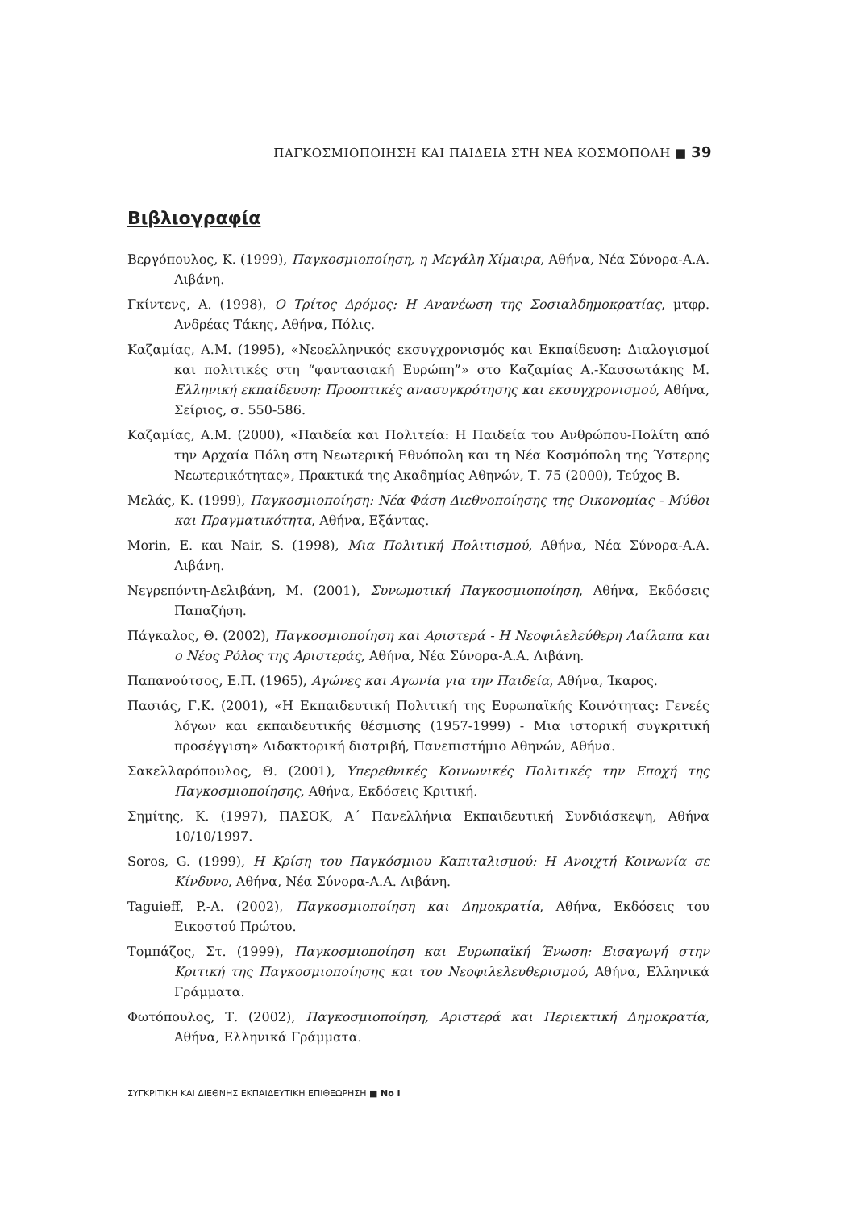ΠΑΓΚΟΣΜΙΟΠΟΙΗΣΗ ΚΑΙ ΠΑΙΔΕΙΑ ΣΤΗ ΝΕΑ ΚΟΣΜΟΠΟΛΗ ■ 39
Βιβλιογραφία
Βεργόπουλος, Κ. (1999), Παγκοσμιοποίηση, η Μεγάλη Χίμαιρα, Αθήνα, Νέα Σύνορα-Α.Α. Λιβάνη.
Γκίντενς, Α. (1998), Ο Τρίτος Δρόμος: Η Ανανέωση της Σοσιαλδημοκρατίας, μτφρ. Ανδρέας Τάκης, Αθήνα, Πόλις.
Καζαμίας, Α.Μ. (1995), «Νεοελληνικός εκσυγχρονισμός και Εκπαίδευση: Διαλογισμοί και πολιτικές στη “φαντασιακή Ευρώπη”» στο Καζαμίας Α.-Κασσωτάκης Μ. Ελληνική εκπαίδευση: Προοπτικές ανασυγκρότησης και εκσυγχρονισμού, Αθήνα, Σείριος, σ. 550-586.
Καζαμίας, Α.Μ. (2000), «Παιδεία και Πολιτεία: Η Παιδεία του Ανθρώπου-Πολίτη από την Αρχαία Πόλη στη Νεωτερική Εθνόπολη και τη Νέα Κοσμόπολη της Ύστερης Νεωτερικότητας», Πρακτικά της Ακαδημίας Αθηνών, Τ. 75 (2000), Τεύχος Β.
Μελάς, Κ. (1999), Παγκοσμιοποίηση: Νέα Φάση Διεθνοποίησης της Οικονομίας - Μύθοι και Πραγματικότητα, Αθήνα, Εξάντας.
Morin, E. και Nair, S. (1998), Μια Πολιτική Πολιτισμού, Αθήνα, Νέα Σύνορα-Α.Α. Λιβάνη.
Νεγρεπόντη-Δελιβάνη, Μ. (2001), Συνωμοτική Παγκοσμιοποίηση, Αθήνα, Εκδόσεις Παπαζήση.
Πάγκαλος, Θ. (2002), Παγκοσμιοποίηση και Αριστερά - Η Νεοφιλελεύθερη Λαίλαπα και ο Νέος Ρόλος της Αριστεράς, Αθήνα, Νέα Σύνορα-Α.Α. Λιβάνη.
Παπανούτσος, Ε.Π. (1965), Αγώνες και Αγωνία για την Παιδεία, Αθήνα, Ίκαρος.
Πασιάς, Γ.Κ. (2001), «Η Εκπαιδευτική Πολιτική της Ευρωπαϊκής Κοινότητας: Γενεές λόγων και εκπαιδευτικής θέσμισης (1957-1999) - Μια ιστορική συγκριτική προσέγγιση» Διδακτορική διατριβή, Πανεπιστήμιο Αθηνών, Αθήνα.
Σακελλαρόπουλος, Θ. (2001), Υπερεθνικές Κοινωνικές Πολιτικές την Εποχή της Παγκοσμιοποίησης, Αθήνα, Εκδόσεις Κριτική.
Σημίτης, Κ. (1997), ΠΑΣΟΚ, Α΄ Πανελλήνια Εκπαιδευτική Συνδιάσκεψη, Αθήνα 10/10/1997.
Soros, G. (1999), Η Κρίση του Παγκόσμιου Καπιταλισμού: Η Ανοιχτή Κοινωνία σε Κίνδυνο, Αθήνα, Νέα Σύνορα-Α.Α. Λιβάνη.
Taguieff, P.-A. (2002), Παγκοσμιοποίηση και Δημοκρατία, Αθήνα, Εκδόσεις του Εικοστού Πρώτου.
Τομπάζος, Στ. (1999), Παγκοσμιοποίηση και Ευρωπαϊκή Ένωση: Εισαγωγή στην Κριτική της Παγκοσμιοποίησης και του Νεοφιλελευθερισμού, Αθήνα, Ελληνικά Γράμματα.
Φωτόπουλος, Τ. (2002), Παγκοσμιοποίηση, Αριστερά και Περιεκτική Δημοκρατία, Αθήνα, Ελληνικά Γράμματα.
ΣΥΓΚΡΙΤΙΚΗ ΚΑΙ ΔΙΕΘΝΗΣ ΕΚΠΑΙΔΕΥΤΙΚΗ ΕΠΙΘΕΩΡΗΣΗ ■ No I